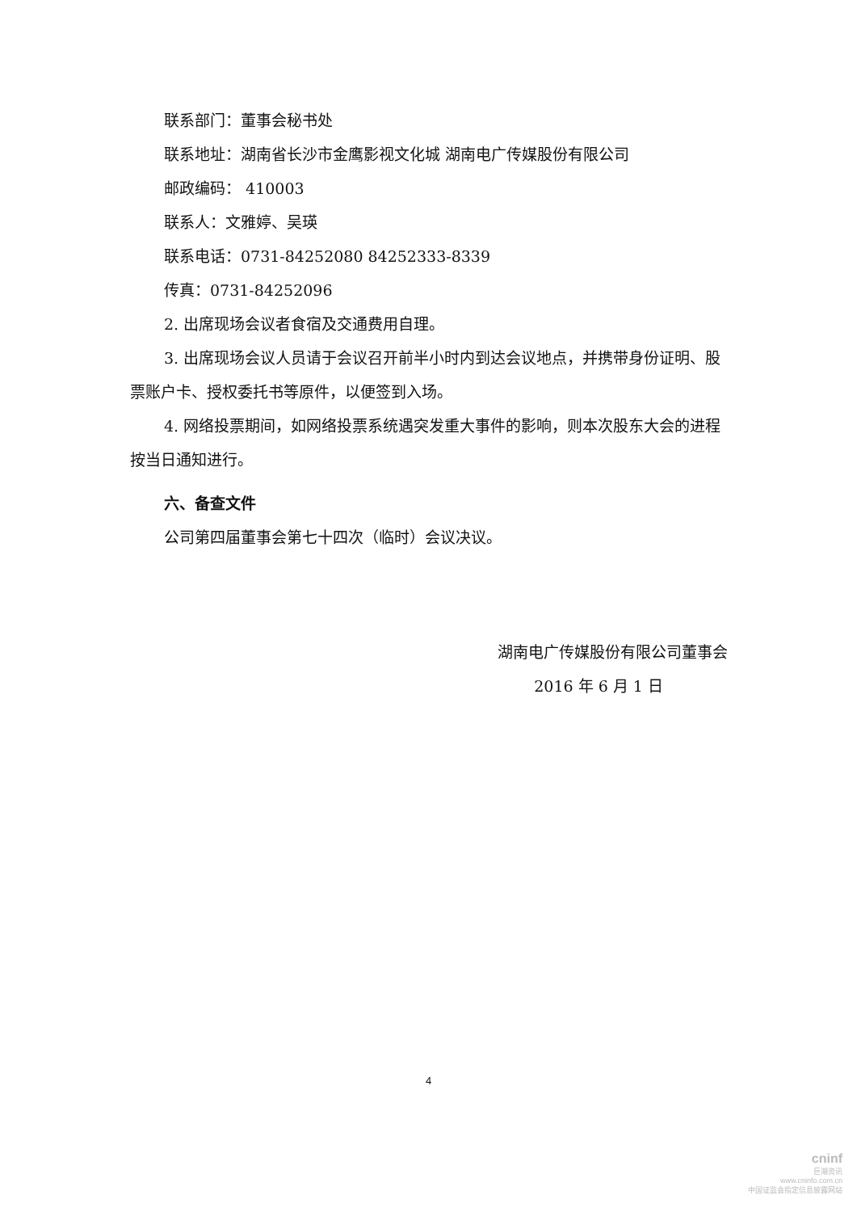联系部门：董事会秘书处
联系地址：湖南省长沙市金鹰影视文化城 湖南电广传媒股份有限公司
邮政编码： 410003
联系人：文雅婷、吴瑛
联系电话：0731-84252080 84252333-8339
传真：0731-84252096
2. 出席现场会议者食宿及交通费用自理。
3. 出席现场会议人员请于会议召开前半小时内到达会议地点，并携带身份证明、股票账户卡、授权委托书等原件，以便签到入场。
4. 网络投票期间，如网络投票系统遇突发重大事件的影响，则本次股东大会的进程按当日通知进行。
六、备查文件
公司第四届董事会第七十四次（临时）会议决议。
湖南电广传媒股份有限公司董事会
2016 年 6 月 1 日
4
cninf
巨潮资讯
www.cninfo.com.cn
中国证监会指定信息披露网站